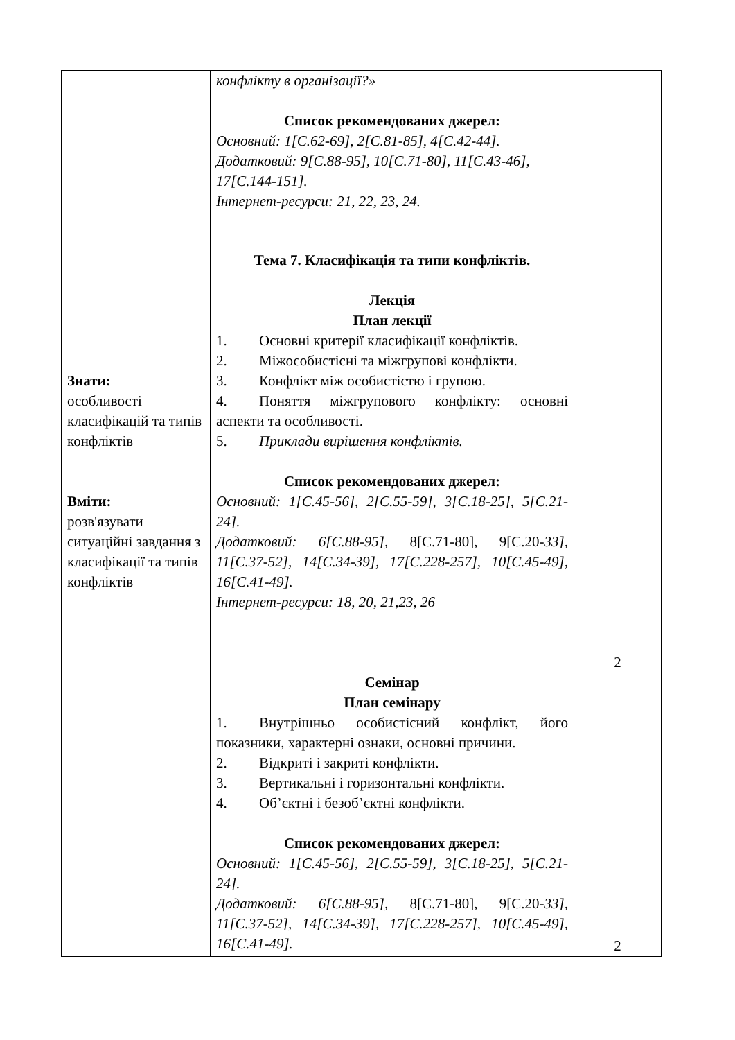| | конфлікту в організації?» Список рекомендованих джерел: Основний: 1[С.62-69], 2[С.81-85], 4[С.42-44]. Додатковий: 9[С.88-95], 10[С.71-80], 11[С.43-46], 17[С.144-151]. Інтернет-ресурси: 21, 22, 23, 24. | |
| Знати: особливості класифікацій та типів конфліктів Вміти: розв'язувати ситуаційні завдання з класифікації та типів конфліктів | Тема 7. Класифікація та типи конфліктів. Лекція План лекції 1. Основні критерії класифікації конфліктів. 2. Міжособистісні та міжгрупові конфлікти. 3. Конфлікт між особистістю і групою. 4. Поняття міжгрупового конфлікту: основні аспекти та особливості. 5. Приклади вирішення конфліктів. Список рекомендованих джерел: Основний: 1[С.45-56], 2[С.55-59], 3[С.18-25], 5[С.21-24]. Додатковий: 6[С.88-95], 8[С.71-80], 9[С.20- 33], 11[С.37-52], 14[С.34-39], 17[С.228-257], 10[С.45-49], 16[С.41-49]. Інтернет-ресурси: 18, 20, 21,23, 26 Семінар План семінару 1. Внутрішньо особистісний конфлікт, його показники, характерні ознаки, основні причини. 2. Відкриті і закриті конфлікти. 3. Вертикальні і горизонтальні конфлікти. 4. Об’єктні і безоб’єктні конфлікти. Список рекомендованих джерел: Основний: 1[С.45-56], 2[С.55-59], 3[С.18-25], 5[С.21-24]. Додатковий: 6[С.88-95], 8[С.71-80], 9[С.20- 33], 11[С.37-52], 14[С.34-39], 17[С.228-257], 10[С.45-49], 16[С.41-49]. | 2 2 |